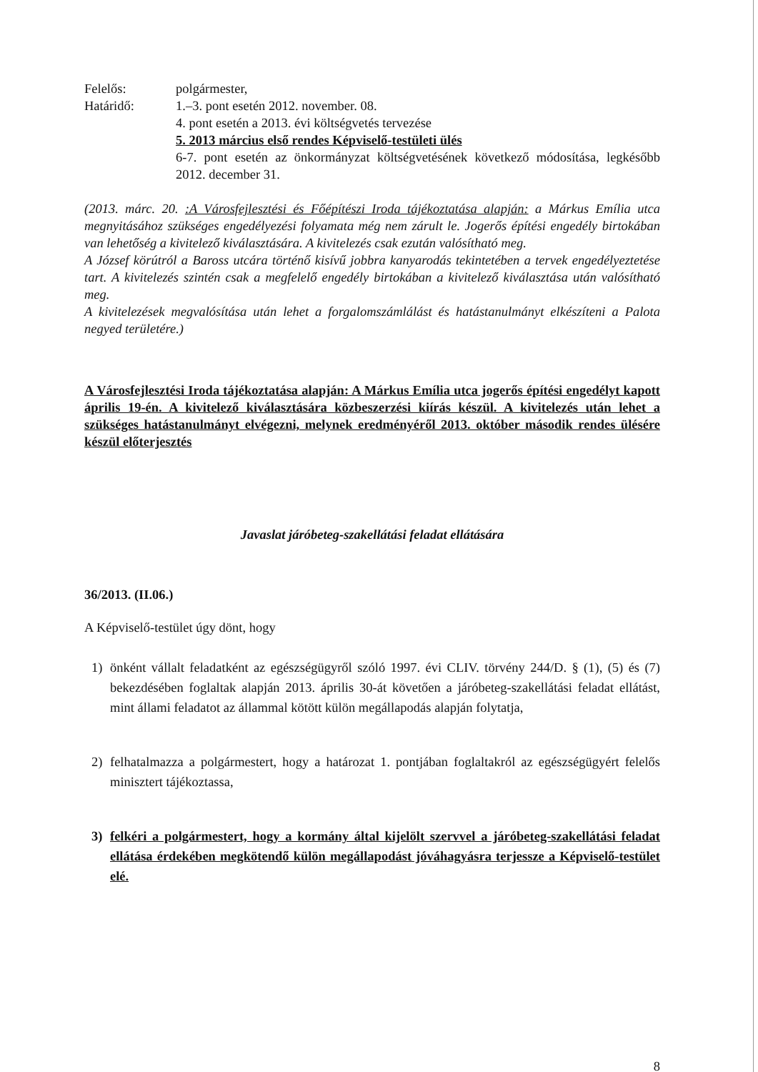Felelős: polgármester,
Határidő: 1.–3. pont esetén 2012. november. 08.
4. pont esetén a 2013. évi költségvetés tervezése
5. 2013 március első rendes Képviselő-testületi ülés
6-7. pont esetén az önkormányzat költségvetésének következő módosítása, legkésőbb 2012. december 31.
(2013. márc. 20. :A Városfejlesztési és Főépítészi Iroda tájékoztatása alapján: a Márkus Emília utca megnyitásához szükséges engedélyezési folyamata még nem zárult le. Jogerős építési engedély birtokában van lehetőség a kivitelező kiválasztására. A kivitelezés csak ezután valósítható meg.
A József körútról a Baross utcára történő kisívű jobbra kanyarodás tekintetében a tervek engedélyeztetése tart. A kivitelezés szintén csak a megfelelő engedély birtokában a kivitelező kiválasztása után valósítható meg.
A kivitelezések megvalósítása után lehet a forgalomszámlálást és hatástanulmányt elkészíteni a Palota negyed területére.)
A Városfejlesztési Iroda tájékoztatása alapján: A Márkus Emília utca jogerős építési engedélyt kapott április 19-én. A kivitelező kiválasztására közbeszerzési kiírás készül. A kivitelezés után lehet a szükséges hatástanulmányt elvégezni, melynek eredményéről 2013. október második rendes ülésére készül előterjesztés
Javaslat járóbeteg-szakellátási feladat ellátására
36/2013. (II.06.)
A Képviselő-testület úgy dönt, hogy
1) önként vállalt feladatként az egészségügyről szóló 1997. évi CLIV. törvény 244/D. § (1), (5) és (7) bekezdésében foglaltak alapján 2013. április 30-át követően a járóbeteg-szakellátási feladat ellátást, mint állami feladatot az állammal kötött külön megállapodás alapján folytatja,
2) felhatalmazza a polgármestert, hogy a határozat 1. pontjában foglaltakról az egészségügyért felelős minisztert tájékoztassa,
3) felkéri a polgármestert, hogy a kormány által kijelölt szervvel a járóbeteg-szakellátási feladat ellátása érdekében megkötendő külön megállapodást jóváhagyásra terjessze a Képviselő-testület elé.
8